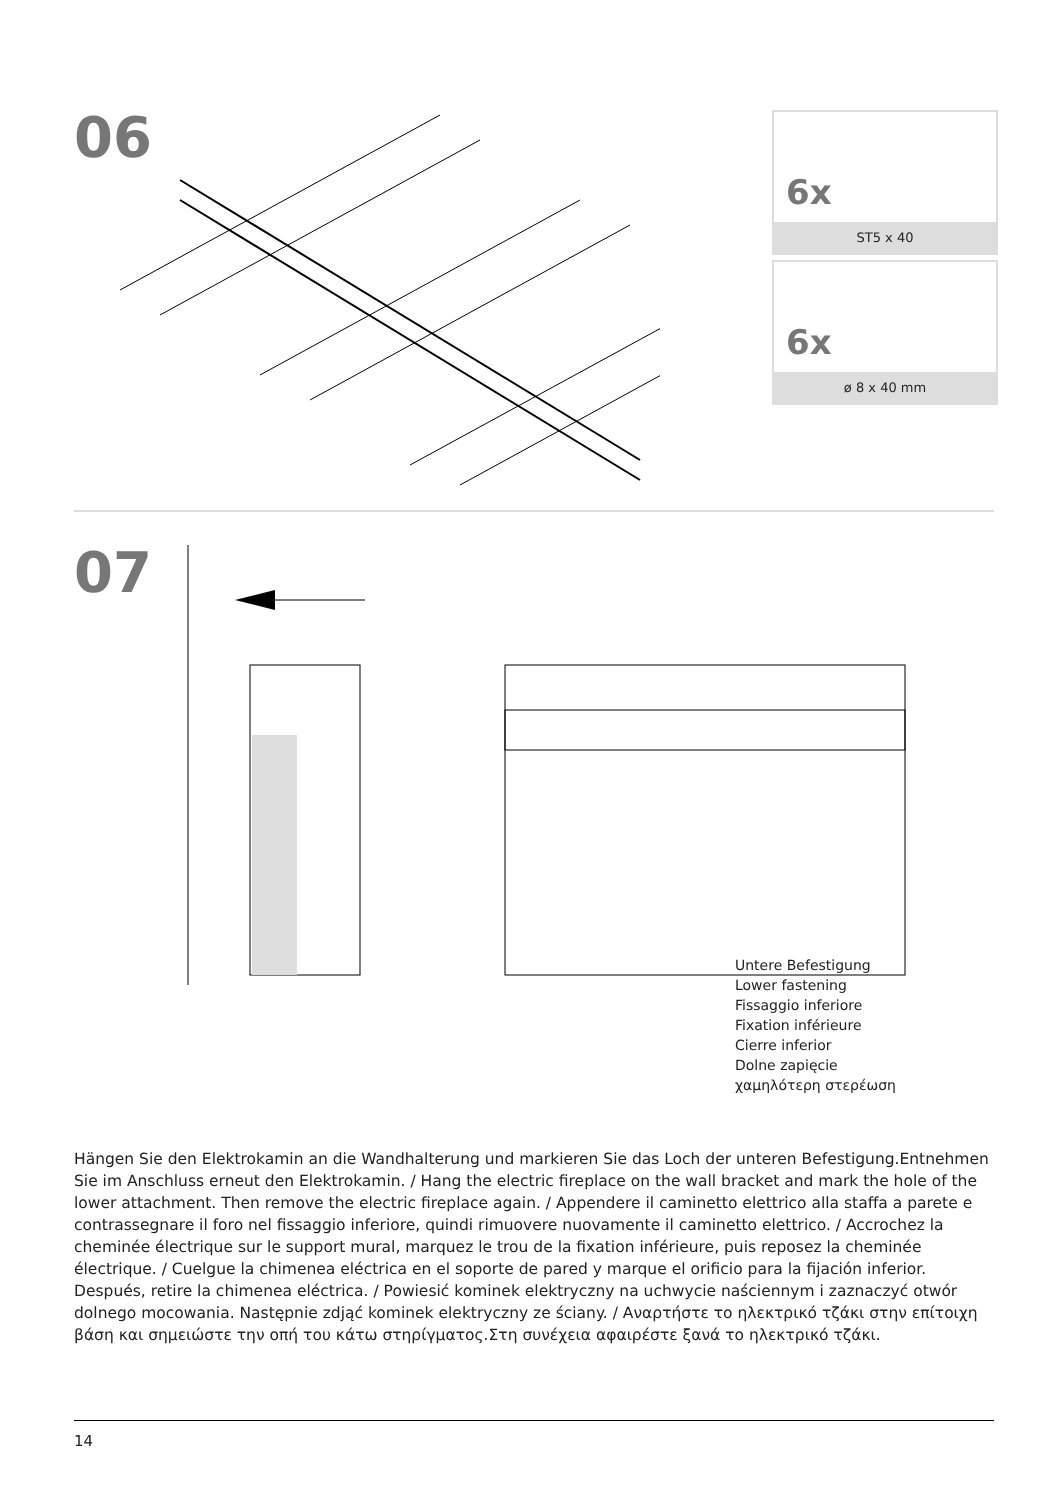06
6x
ST5 x 40
6x
ø 8 x 40 mm
07
Untere Befestigung
Lower fastening
Fissaggio inferiore
Fixation inférieure
Cierre inferior
Dolne zapięcie
χαμηλότερη στερέωση
Hängen Sie den Elektrokamin an die Wandhalterung und markieren Sie das Loch der unteren Befestigung.Entnehmen Sie im Anschluss erneut den Elektrokamin. / Hang the electric fireplace on the wall bracket and mark the hole of the lower attachment. Then remove the electric fireplace again. / Appendere il caminetto elettrico alla staffa a parete e contrassegnare il foro nel fissaggio inferiore, quindi rimuovere nuovamente il caminetto elettrico. / Accrochez la cheminée électrique sur le support mural, marquez le trou de la fixation inférieure, puis reposez la cheminée électrique. / Cuelgue la chimenea eléctrica en el soporte de pared y marque el orificio para la fijación inferior. Después, retire la chimenea eléctrica. / Powiesić kominek elektryczny na uchwycie naściennym i zaznaczyć otwór dolnego mocowania. Następnie zdjąć kominek elektryczny ze ściany. / Αναρτήστε το ηλεκτρικό τζάκι στην επίτοιχη βάση και σημειώστε την οπή του κάτω στηρίγματος.Στη συνέχεια αφαιρέστε ξανά το ηλεκτρικό τζάκι.
14